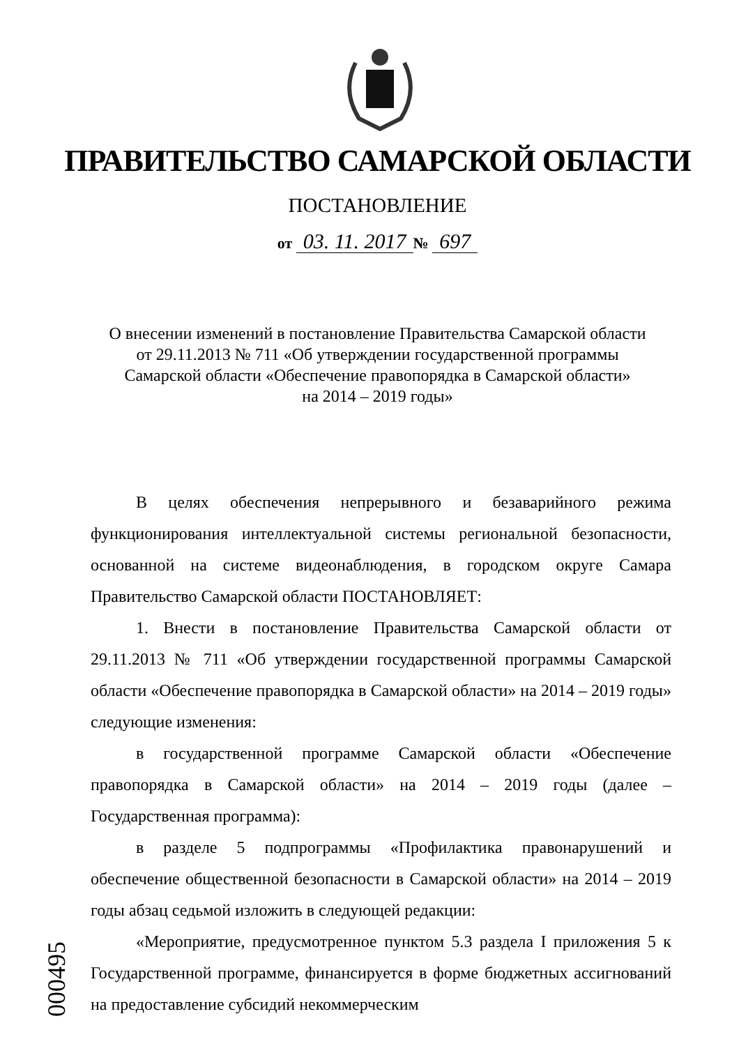ПРАВИТЕЛЬСТВО САМАРСКОЙ ОБЛАСТИ
ПОСТАНОВЛЕНИЕ
от 03. 11. 2017 № 697
О внесении изменений в постановление Правительства Самарской области
от 29.11.2013 № 711 «Об утверждении государственной программы
Самарской области «Обеспечение правопорядка в Самарской области»
на 2014 – 2019 годы»
В целях обеспечения непрерывного и безаварийного режима функционирования интеллектуальной системы региональной безопасности, основанной на системе видеонаблюдения, в городском округе Самара Правительство Самарской области ПОСТАНОВЛЯЕТ:
1. Внести в постановление Правительства Самарской области от 29.11.2013 № 711 «Об утверждении государственной программы Самарской области «Обеспечение правопорядка в Самарской области» на 2014 – 2019 годы» следующие изменения:
в государственной программе Самарской области «Обеспечение правопорядка в Самарской области» на 2014 – 2019 годы (далее – Государственная программа):
в разделе 5 подпрограммы «Профилактика правонарушений и обеспечение общественной безопасности в Самарской области» на 2014 – 2019 годы абзац седьмой изложить в следующей редакции:
«Мероприятие, предусмотренное пунктом 5.3 раздела I приложения 5 к Государственной программе, финансируется в форме бюджетных ассигнований на предоставление субсидий некоммерческим
000495